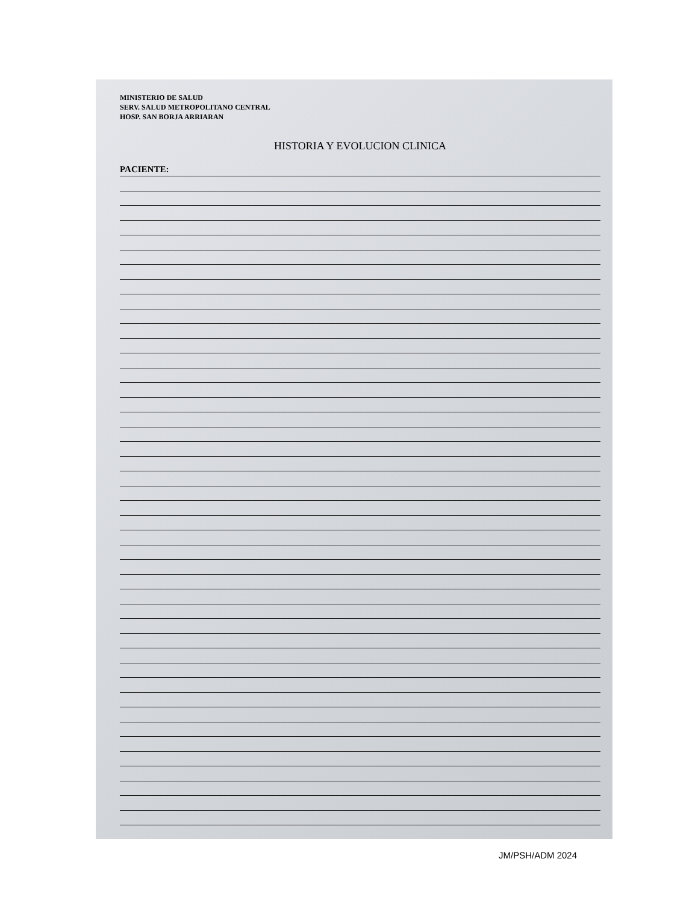MINISTERIO DE SALUD
SERV. SALUD METROPOLITANO CENTRAL
HOSP. SAN BORJA ARRIARAN
HISTORIA Y EVOLUCION CLINICA
PACIENTE:
JM/PSH/ADM 2024